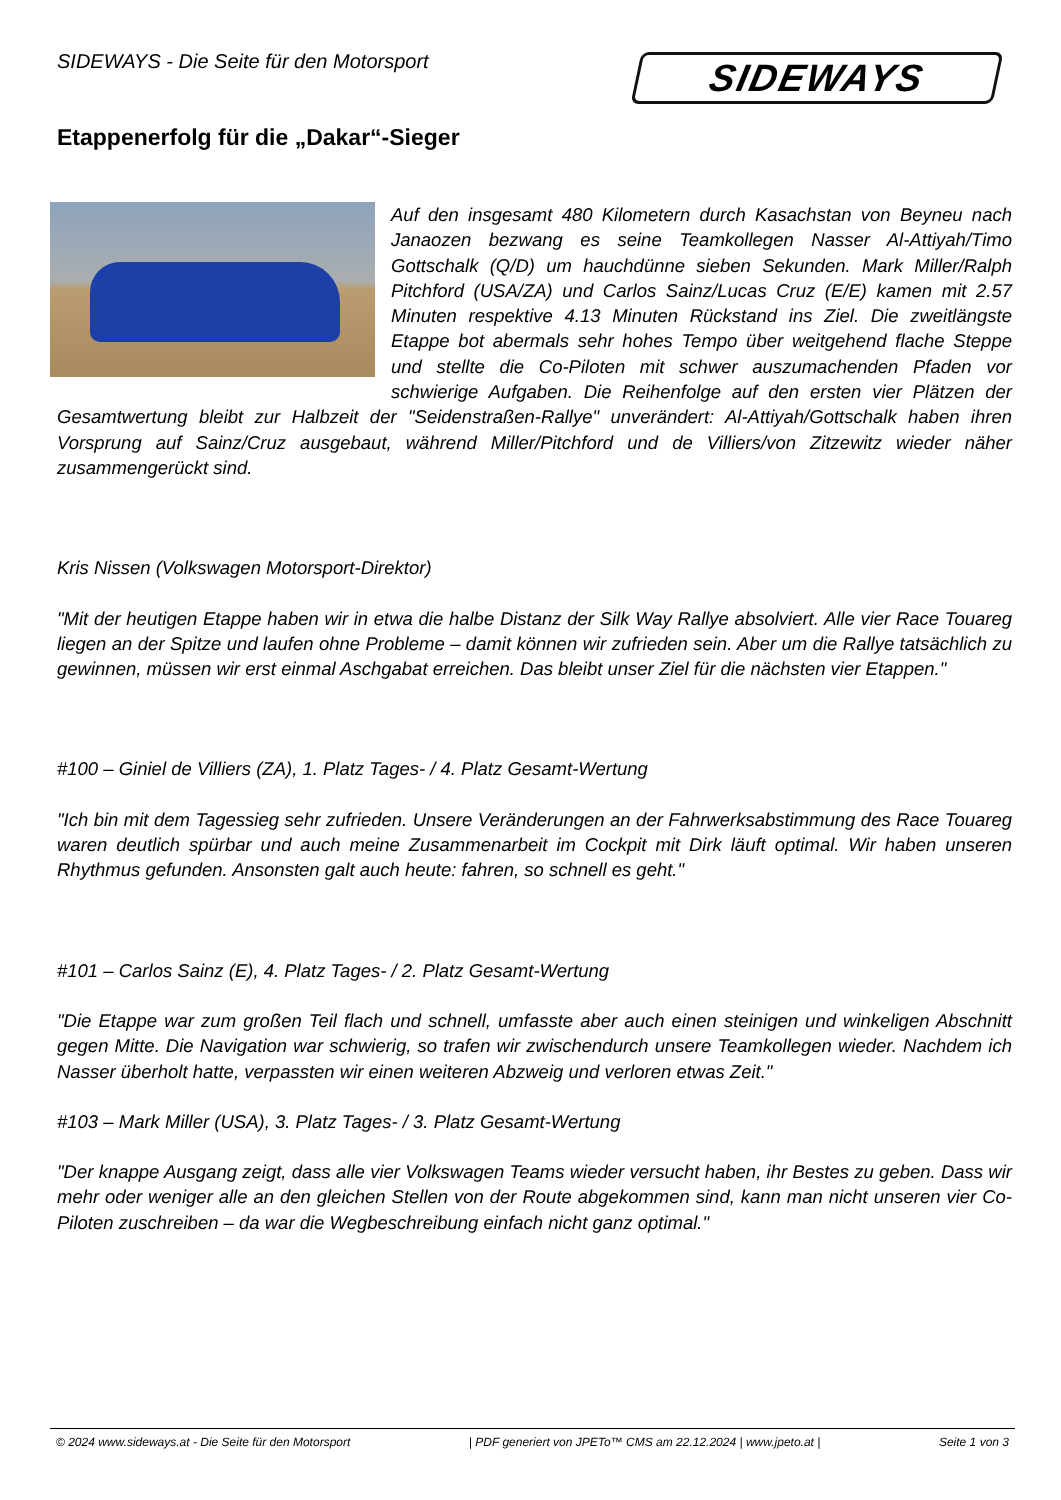SIDEWAYS - Die Seite für den Motorsport
SIDEWAYS
Etappenerfolg für die „Dakar“-Sieger
Auf den insgesamt 480 Kilometern durch Kasachstan von Beyneu nach Janaozen bezwang es seine Teamkollegen Nasser Al-Attiyah/Timo Gottschalk (Q/D) um hauchdünne sieben Sekunden. Mark Miller/Ralph Pitchford (USA/ZA) und Carlos Sainz/Lucas Cruz (E/E) kamen mit 2.57 Minuten respektive 4.13 Minuten Rückstand ins Ziel. Die zweitlängste Etappe bot abermals sehr hohes Tempo über weitgehend flache Steppe und stellte die Co-Piloten mit schwer auszumachenden Pfaden vor schwierige Aufgaben. Die Reihenfolge auf den ersten vier Plätzen der Gesamtwertung bleibt zur Halbzeit der "Seidenstraßen-Rallye" unverändert: Al-Attiyah/Gottschalk haben ihren Vorsprung auf Sainz/Cruz ausgebaut, während Miller/Pitchford und de Villiers/von Zitzewitz wieder näher zusammengerückt sind.
Kris Nissen (Volkswagen Motorsport-Direktor)
"Mit der heutigen Etappe haben wir in etwa die halbe Distanz der Silk Way Rallye absolviert. Alle vier Race Touareg liegen an der Spitze und laufen ohne Probleme – damit können wir zufrieden sein. Aber um die Rallye tatsächlich zu gewinnen, müssen wir erst einmal Aschgabat erreichen. Das bleibt unser Ziel für die nächsten vier Etappen."
#100 – Giniel de Villiers (ZA), 1. Platz Tages- / 4. Platz Gesamt-Wertung
"Ich bin mit dem Tagessieg sehr zufrieden. Unsere Veränderungen an der Fahrwerksabstimmung des Race Touareg waren deutlich spürbar und auch meine Zusammenarbeit im Cockpit mit Dirk läuft optimal. Wir haben unseren Rhythmus gefunden. Ansonsten galt auch heute: fahren, so schnell es geht."
#101 – Carlos Sainz (E), 4. Platz Tages- / 2. Platz Gesamt-Wertung
"Die Etappe war zum großen Teil flach und schnell, umfasste aber auch einen steinigen und winkeligen Abschnitt gegen Mitte. Die Navigation war schwierig, so trafen wir zwischendurch unsere Teamkollegen wieder. Nachdem ich Nasser überholt hatte, verpassten wir einen weiteren Abzweig und verloren etwas Zeit."
#103 – Mark Miller (USA), 3. Platz Tages- / 3. Platz Gesamt-Wertung
"Der knappe Ausgang zeigt, dass alle vier Volkswagen Teams wieder versucht haben, ihr Bestes zu geben. Dass wir mehr oder weniger alle an den gleichen Stellen von der Route abgekommen sind, kann man nicht unseren vier Co-Piloten zuschreiben – da war die Wegbeschreibung einfach nicht ganz optimal."
© 2024 www.sideways.at - Die Seite für den Motorsport | PDF generiert von JPETo™ CMS am 22.12.2024 | www.jpeto.at | Seite 1 von 3